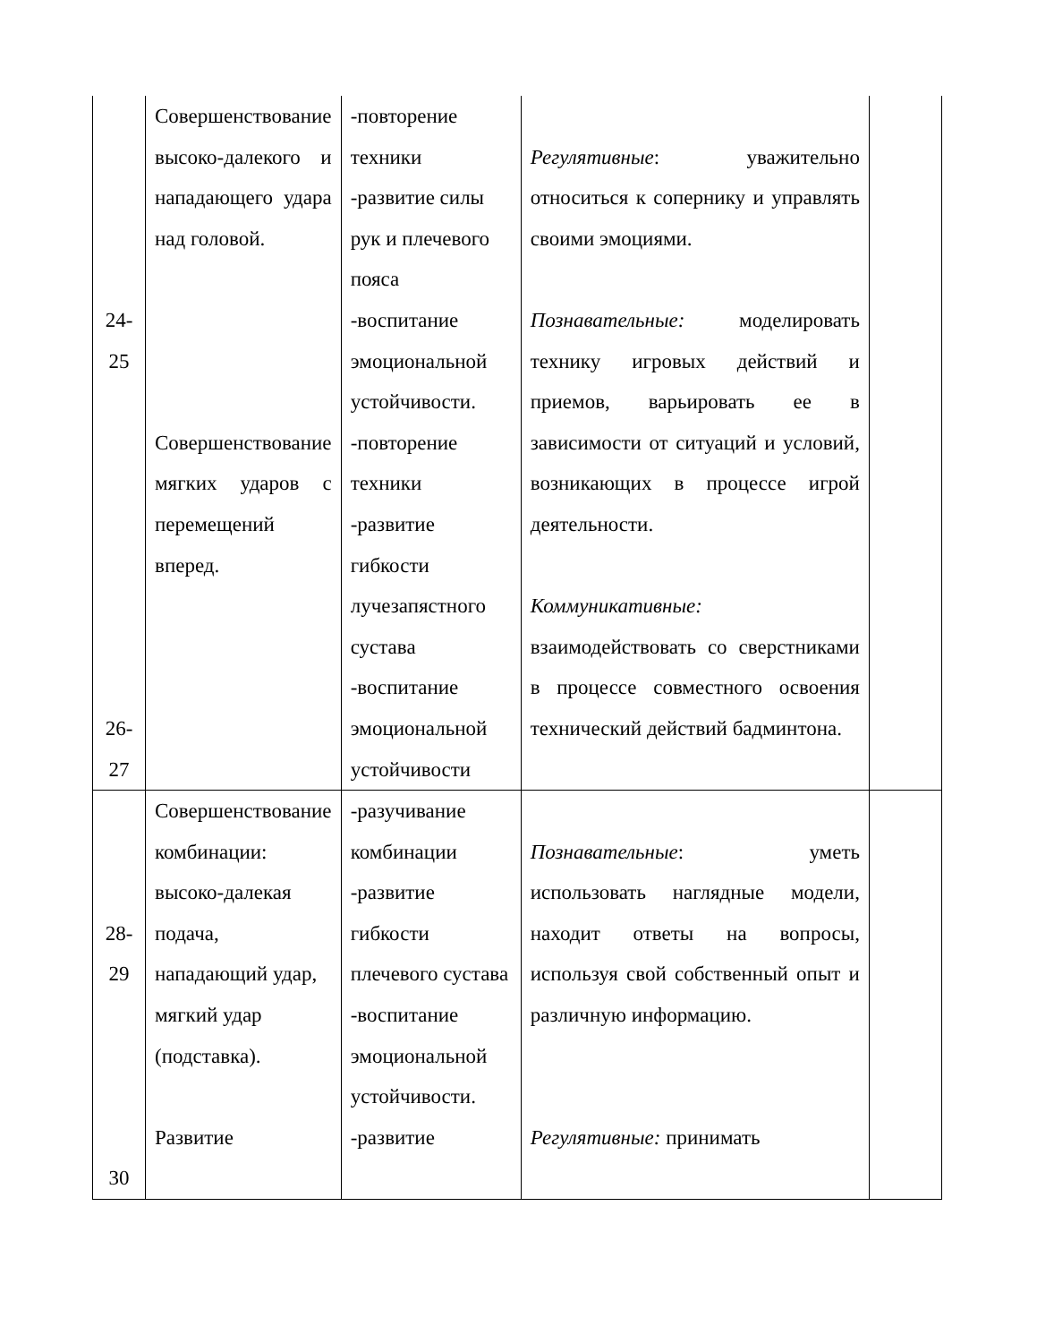| 24- 25 26- 27 | Совершенствование высоко-далекого и нападающего удара над головой. Совершенствование мягких ударов с перемещений вперед. | -повторение техники -развитие силы рук и плечевого пояса -воспитание эмоциональной устойчивости. -повторение техники -развитие гибкости лучезапястного сустава -воспитание эмоциональной устойчивости | Регулятивные : уважительно относиться к сопернику и управлять своими эмоциями. Познавательные: моделировать технику игровых действий и приемов, варьировать ее в зависимости от ситуаций и условий, возникающих в процессе игрой деятельности. Коммуникативные: взаимодействовать со сверстниками в процессе совместного освоения технический действий бадминтона. | |
| 28- 29 30 | Совершенствование комбинации: высоко-далекая подача, нападающий удар, мягкий удар (подставка). Развитие | -разучивание комбинации -развитие гибкости плечевого сустава -воспитание эмоциональной устойчивости. -развитие | Познавательные : уметь использовать наглядные модели, находит ответы на вопросы, используя свой собственный опыт и различную информацию. Регулятивные: принимать | |